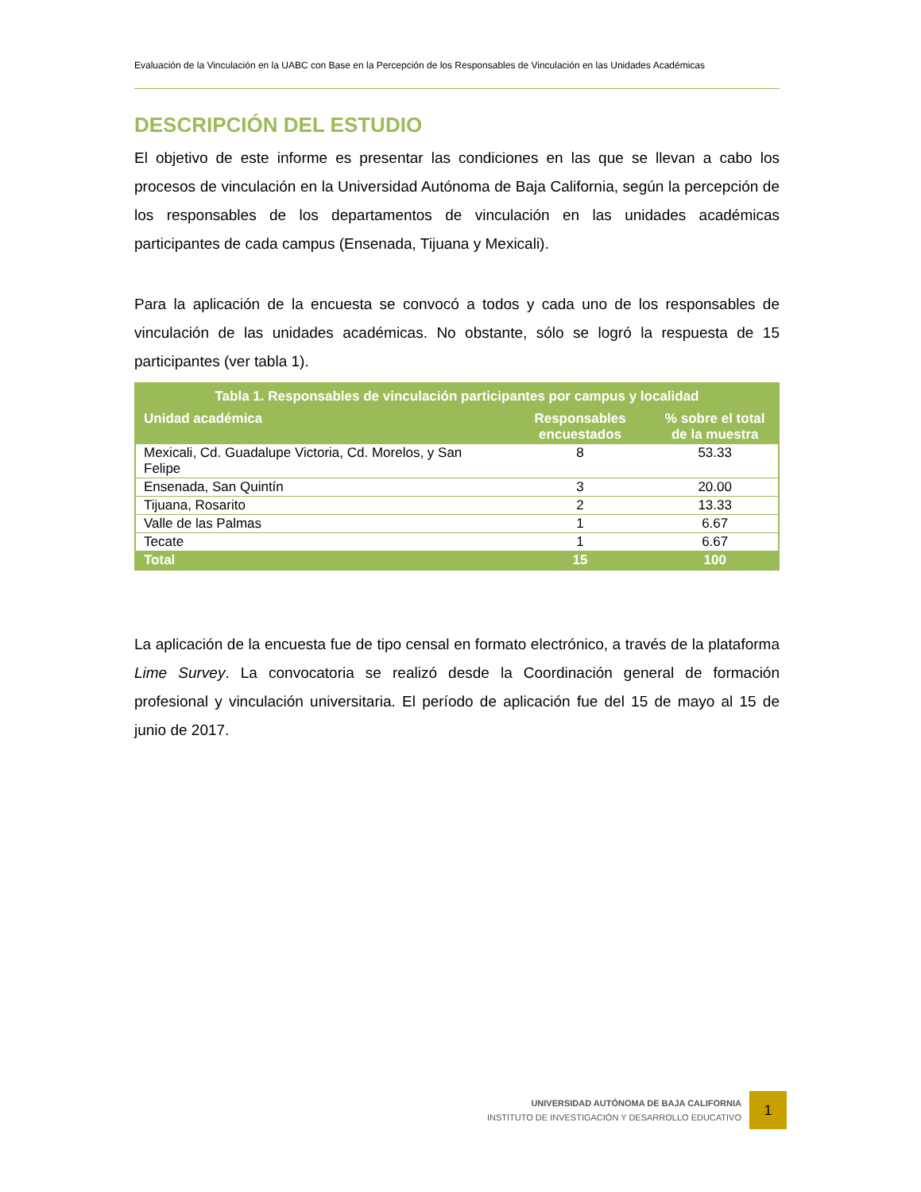Evaluación de la Vinculación en la UABC con Base en la Percepción de los Responsables de Vinculación en las Unidades Académicas
DESCRIPCIÓN DEL ESTUDIO
El objetivo de este informe es presentar las condiciones en las que se llevan a cabo los procesos de vinculación en la Universidad Autónoma de Baja California, según la percepción de los responsables de los departamentos de vinculación en las unidades académicas participantes de cada campus (Ensenada, Tijuana y Mexicali).
Para la aplicación de la encuesta se convocó a todos y cada uno de los responsables de vinculación de las unidades académicas. No obstante, sólo se logró la respuesta de 15 participantes (ver tabla 1).
| Tabla 1. Responsables de vinculación participantes por campus y localidad | | |
| --- | --- | --- |
| Unidad académica | Responsables encuestados | % sobre el total de la muestra |
| Mexicali, Cd. Guadalupe Victoria, Cd. Morelos, y San Felipe | 8 | 53.33 |
| Ensenada, San Quintín | 3 | 20.00 |
| Tijuana, Rosarito | 2 | 13.33 |
| Valle de las Palmas | 1 | 6.67 |
| Tecate | 1 | 6.67 |
| Total | 15 | 100 |
La aplicación de la encuesta fue de tipo censal en formato electrónico, a través de la plataforma Lime Survey. La convocatoria se realizó desde la Coordinación general de formación profesional y vinculación universitaria. El período de aplicación fue del 15 de mayo al 15 de junio de 2017.
UNIVERSIDAD AUTÓNOMA DE BAJA CALIFORNIA
INSTITUTO DE INVESTIGACIÓN Y DESARROLLO EDUCATIVO
1